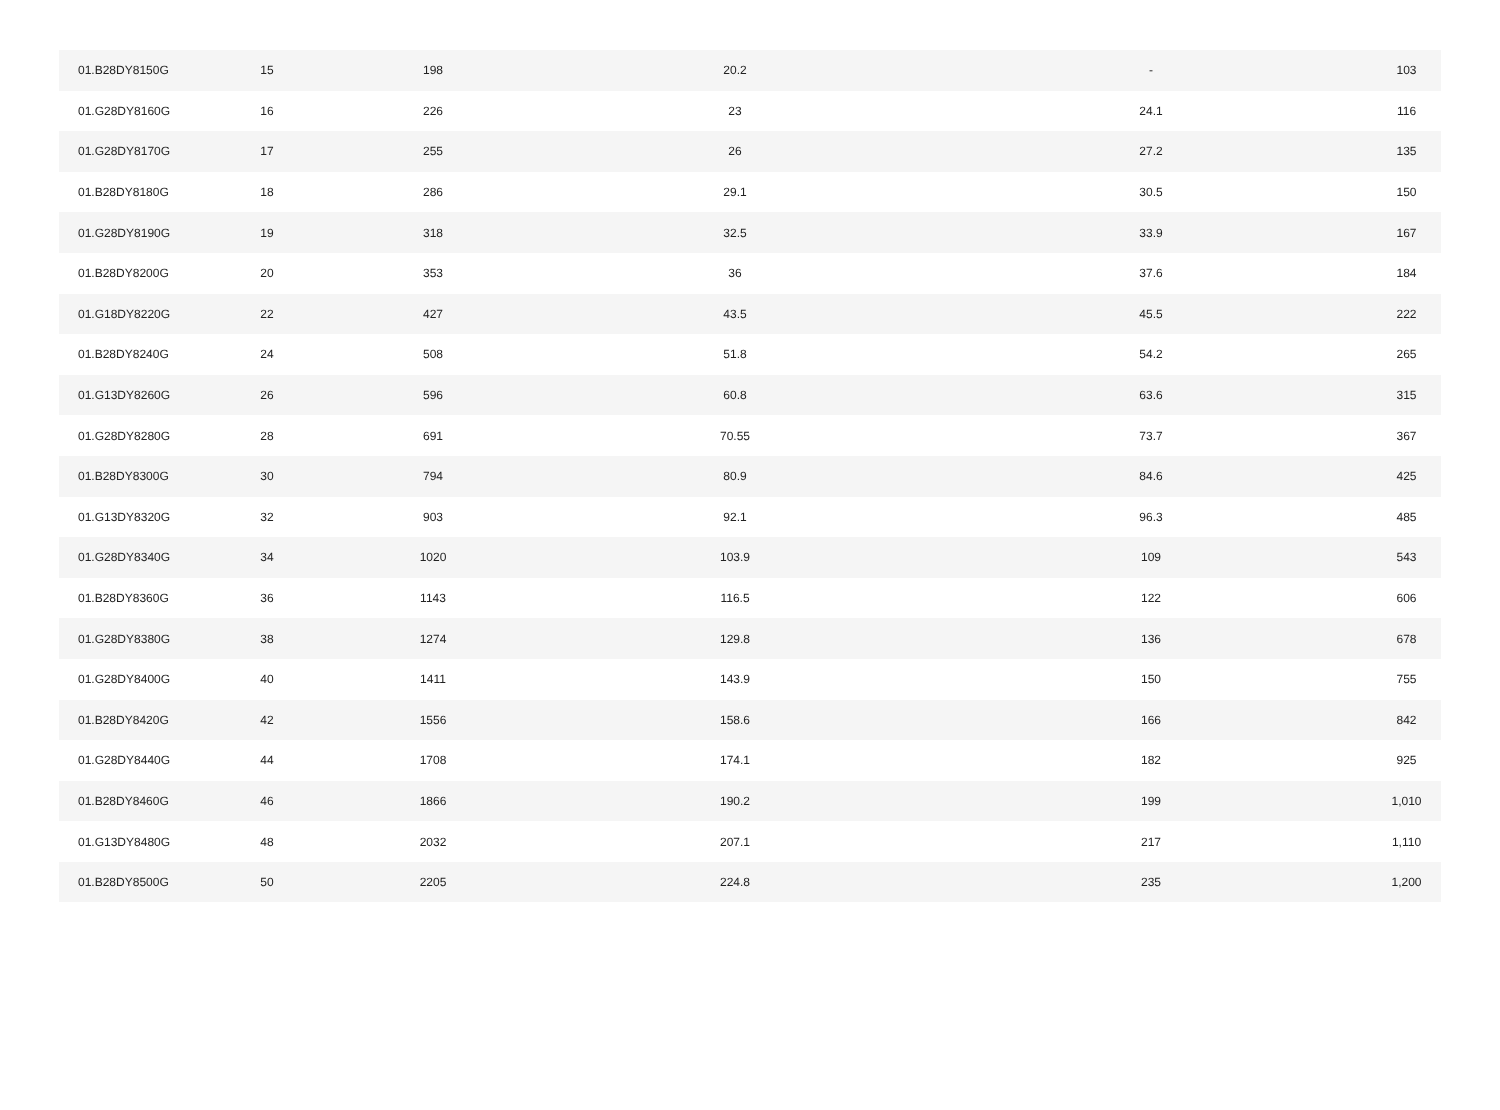| 01.B28DY8150G | 15 | 198 | 20.2 | - | 103 |
| 01.G28DY8160G | 16 | 226 | 23 | 24.1 | 116 |
| 01.G28DY8170G | 17 | 255 | 26 | 27.2 | 135 |
| 01.B28DY8180G | 18 | 286 | 29.1 | 30.5 | 150 |
| 01.G28DY8190G | 19 | 318 | 32.5 | 33.9 | 167 |
| 01.B28DY8200G | 20 | 353 | 36 | 37.6 | 184 |
| 01.G18DY8220G | 22 | 427 | 43.5 | 45.5 | 222 |
| 01.B28DY8240G | 24 | 508 | 51.8 | 54.2 | 265 |
| 01.G13DY8260G | 26 | 596 | 60.8 | 63.6 | 315 |
| 01.G28DY8280G | 28 | 691 | 70.55 | 73.7 | 367 |
| 01.B28DY8300G | 30 | 794 | 80.9 | 84.6 | 425 |
| 01.G13DY8320G | 32 | 903 | 92.1 | 96.3 | 485 |
| 01.G28DY8340G | 34 | 1020 | 103.9 | 109 | 543 |
| 01.B28DY8360G | 36 | 1143 | 116.5 | 122 | 606 |
| 01.G28DY8380G | 38 | 1274 | 129.8 | 136 | 678 |
| 01.G28DY8400G | 40 | 1411 | 143.9 | 150 | 755 |
| 01.B28DY8420G | 42 | 1556 | 158.6 | 166 | 842 |
| 01.G28DY8440G | 44 | 1708 | 174.1 | 182 | 925 |
| 01.B28DY8460G | 46 | 1866 | 190.2 | 199 | 1,010 |
| 01.G13DY8480G | 48 | 2032 | 207.1 | 217 | 1,110 |
| 01.B28DY8500G | 50 | 2205 | 224.8 | 235 | 1,200 |